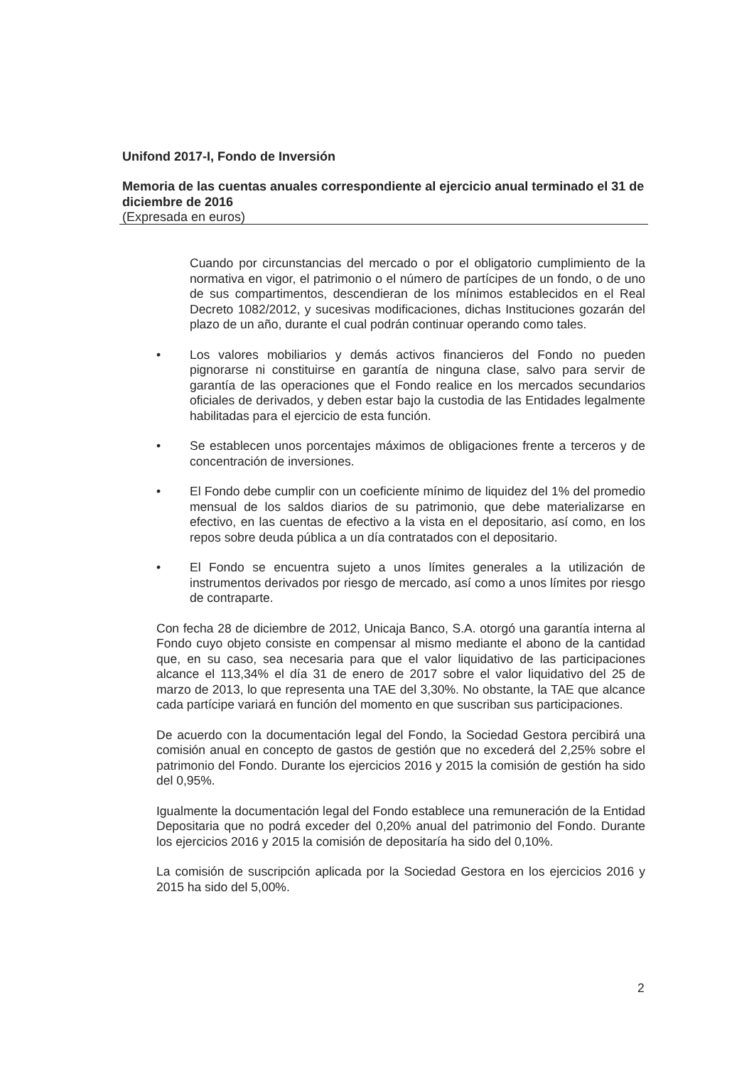Unifond 2017-I, Fondo de Inversión
Memoria de las cuentas anuales correspondiente al ejercicio anual terminado el 31 de diciembre de 2016
(Expresada en euros)
Cuando por circunstancias del mercado o por el obligatorio cumplimiento de la normativa en vigor, el patrimonio o el número de partícipes de un fondo, o de uno de sus compartimentos, descendieran de los mínimos establecidos en el Real Decreto 1082/2012, y sucesivas modificaciones, dichas Instituciones gozarán del plazo de un año, durante el cual podrán continuar operando como tales.
• Los valores mobiliarios y demás activos financieros del Fondo no pueden pignorarse ni constituirse en garantía de ninguna clase, salvo para servir de garantía de las operaciones que el Fondo realice en los mercados secundarios oficiales de derivados, y deben estar bajo la custodia de las Entidades legalmente habilitadas para el ejercicio de esta función.
• Se establecen unos porcentajes máximos de obligaciones frente a terceros y de concentración de inversiones.
• El Fondo debe cumplir con un coeficiente mínimo de liquidez del 1% del promedio mensual de los saldos diarios de su patrimonio, que debe materializarse en efectivo, en las cuentas de efectivo a la vista en el depositario, así como, en los repos sobre deuda pública a un día contratados con el depositario.
• El Fondo se encuentra sujeto a unos límites generales a la utilización de instrumentos derivados por riesgo de mercado, así como a unos límites por riesgo de contraparte.
Con fecha 28 de diciembre de 2012, Unicaja Banco, S.A. otorgó una garantía interna al Fondo cuyo objeto consiste en compensar al mismo mediante el abono de la cantidad que, en su caso, sea necesaria para que el valor liquidativo de las participaciones alcance el 113,34% el día 31 de enero de 2017 sobre el valor liquidativo del 25 de marzo de 2013, lo que representa una TAE del 3,30%. No obstante, la TAE que alcance cada partícipe variará en función del momento en que suscriban sus participaciones.
De acuerdo con la documentación legal del Fondo, la Sociedad Gestora percibirá una comisión anual en concepto de gastos de gestión que no excederá del 2,25% sobre el patrimonio del Fondo. Durante los ejercicios 2016 y 2015 la comisión de gestión ha sido del 0,95%.
Igualmente la documentación legal del Fondo establece una remuneración de la Entidad Depositaria que no podrá exceder del 0,20% anual del patrimonio del Fondo. Durante los ejercicios 2016 y 2015 la comisión de depositaría ha sido del 0,10%.
La comisión de suscripción aplicada por la Sociedad Gestora en los ejercicios 2016 y 2015 ha sido del 5,00%.
2